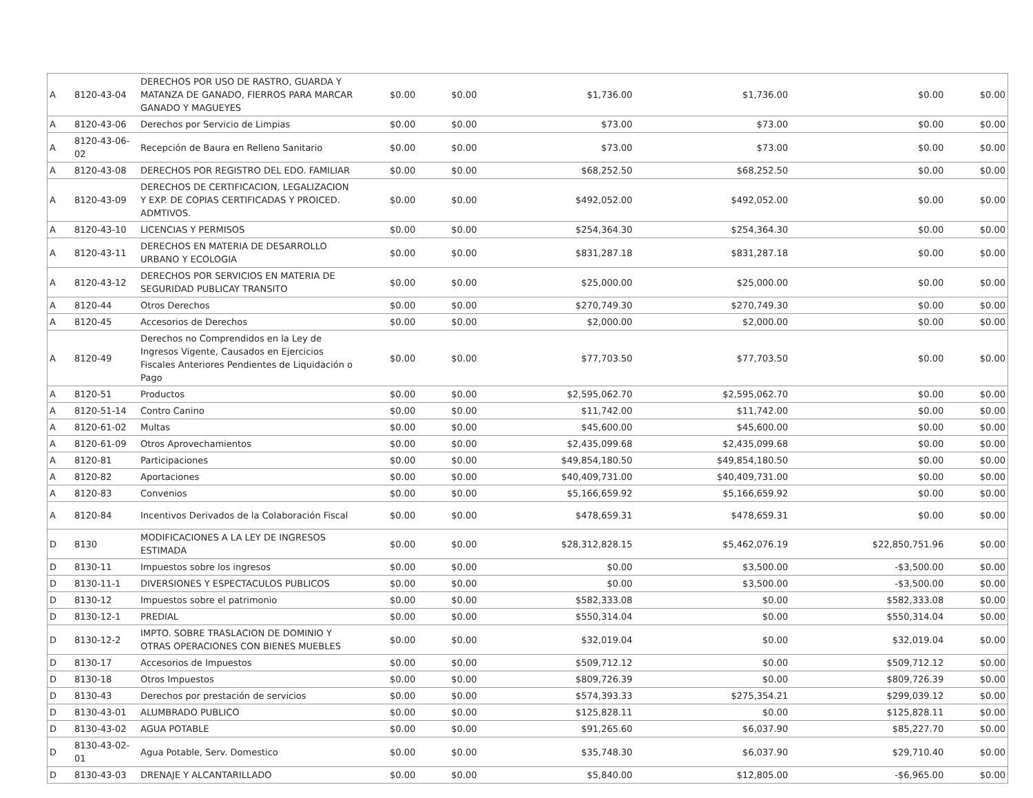| A | 8120-43-04 | DERECHOS POR USO DE RASTRO, GUARDA Y MATANZA DE GANADO, FIERROS PARA MARCAR GANADO Y MAGUEYES | $0.00 | $0.00 | $1,736.00 | $1,736.00 | $0.00 | $0.00 |
| A | 8120-43-06 | Derechos por Servicio de Limpias | $0.00 | $0.00 | $73.00 | $73.00 | $0.00 | $0.00 |
| A | 8120-43-06-02 | Recepción de Baura en Relleno Sanitario | $0.00 | $0.00 | $73.00 | $73.00 | $0.00 | $0.00 |
| A | 8120-43-08 | DERECHOS POR REGISTRO DEL EDO. FAMILIAR | $0.00 | $0.00 | $68,252.50 | $68,252.50 | $0.00 | $0.00 |
| A | 8120-43-09 | DERECHOS DE CERTIFICACION, LEGALIZACION Y EXP. DE COPIAS CERTIFICADAS Y PROICED. ADMTIVOS. | $0.00 | $0.00 | $492,052.00 | $492,052.00 | $0.00 | $0.00 |
| A | 8120-43-10 | LICENCIAS Y PERMISOS | $0.00 | $0.00 | $254,364.30 | $254,364.30 | $0.00 | $0.00 |
| A | 8120-43-11 | DERECHOS EN MATERIA DE DESARROLLO URBANO Y ECOLOGIA | $0.00 | $0.00 | $831,287.18 | $831,287.18 | $0.00 | $0.00 |
| A | 8120-43-12 | DERECHOS POR SERVICIOS EN MATERIA DE SEGURIDAD PUBLICAY TRANSITO | $0.00 | $0.00 | $25,000.00 | $25,000.00 | $0.00 | $0.00 |
| A | 8120-44 | Otros Derechos | $0.00 | $0.00 | $270,749.30 | $270,749.30 | $0.00 | $0.00 |
| A | 8120-45 | Accesorios de Derechos | $0.00 | $0.00 | $2,000.00 | $2,000.00 | $0.00 | $0.00 |
| A | 8120-49 | Derechos no Comprendidos en la Ley de Ingresos Vigente, Causados en Ejercicios Fiscales Anteriores Pendientes de Liquidación o Pago | $0.00 | $0.00 | $77,703.50 | $77,703.50 | $0.00 | $0.00 |
| A | 8120-51 | Productos | $0.00 | $0.00 | $2,595,062.70 | $2,595,062.70 | $0.00 | $0.00 |
| A | 8120-51-14 | Contro Canino | $0.00 | $0.00 | $11,742.00 | $11,742.00 | $0.00 | $0.00 |
| A | 8120-61-02 | Multas | $0.00 | $0.00 | $45,600.00 | $45,600.00 | $0.00 | $0.00 |
| A | 8120-61-09 | Otros Aprovechamientos | $0.00 | $0.00 | $2,435,099.68 | $2,435,099.68 | $0.00 | $0.00 |
| A | 8120-81 | Participaciones | $0.00 | $0.00 | $49,854,180.50 | $49,854,180.50 | $0.00 | $0.00 |
| A | 8120-82 | Aportaciones | $0.00 | $0.00 | $40,409,731.00 | $40,409,731.00 | $0.00 | $0.00 |
| A | 8120-83 | Convenios | $0.00 | $0.00 | $5,166,659.92 | $5,166,659.92 | $0.00 | $0.00 |
| A | 8120-84 | Incentivos Derivados de la Colaboración Fiscal | $0.00 | $0.00 | $478,659.31 | $478,659.31 | $0.00 | $0.00 |
| D | 8130 | MODIFICACIONES A LA LEY DE INGRESOS ESTIMADA | $0.00 | $0.00 | $28,312,828.15 | $5,462,076.19 | $22,850,751.96 | $0.00 |
| D | 8130-11 | Impuestos sobre los ingresos | $0.00 | $0.00 | $0.00 | $3,500.00 | -$3,500.00 | $0.00 |
| D | 8130-11-1 | DIVERSIONES Y ESPECTACULOS PUBLICOS | $0.00 | $0.00 | $0.00 | $3,500.00 | -$3,500.00 | $0.00 |
| D | 8130-12 | Impuestos sobre el patrimonio | $0.00 | $0.00 | $582,333.08 | $0.00 | $582,333.08 | $0.00 |
| D | 8130-12-1 | PREDIAL | $0.00 | $0.00 | $550,314.04 | $0.00 | $550,314.04 | $0.00 |
| D | 8130-12-2 | IMPTO. SOBRE TRASLACION DE DOMINIO Y OTRAS OPERACIONES CON BIENES MUEBLES | $0.00 | $0.00 | $32,019.04 | $0.00 | $32,019.04 | $0.00 |
| D | 8130-17 | Accesorios de Impuestos | $0.00 | $0.00 | $509,712.12 | $0.00 | $509,712.12 | $0.00 |
| D | 8130-18 | Otros Impuestos | $0.00 | $0.00 | $809,726.39 | $0.00 | $809,726.39 | $0.00 |
| D | 8130-43 | Derechos por prestación de servicios | $0.00 | $0.00 | $574,393.33 | $275,354.21 | $299,039.12 | $0.00 |
| D | 8130-43-01 | ALUMBRADO PUBLICO | $0.00 | $0.00 | $125,828.11 | $0.00 | $125,828.11 | $0.00 |
| D | 8130-43-02 | AGUA POTABLE | $0.00 | $0.00 | $91,265.60 | $6,037.90 | $85,227.70 | $0.00 |
| D | 8130-43-02-01 | Agua Potable, Serv. Domestico | $0.00 | $0.00 | $35,748.30 | $6,037.90 | $29,710.40 | $0.00 |
| D | 8130-43-03 | DRENAJE Y ALCANTARILLADO | $0.00 | $0.00 | $5,840.00 | $12,805.00 | -$6,965.00 | $0.00 |